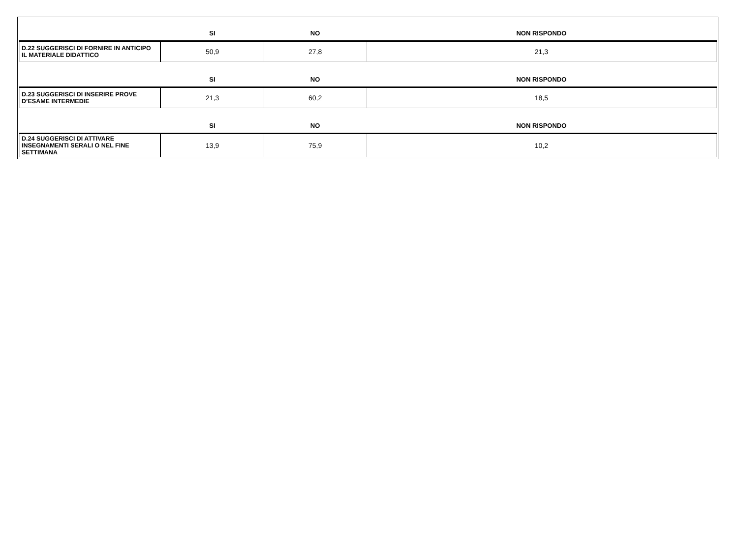| | SI | NO | NON RISPONDO |
| --- | --- | --- | --- |
| D.22 SUGGERISCI DI FORNIRE IN ANTICIPO IL MATERIALE DIDATTICO | 50,9 | 27,8 | 21,3 |
| | SI | NO | NON RISPONDO |
| D.23 SUGGERISCI DI INSERIRE PROVE D’ESAME INTERMEDIE | 21,3 | 60,2 | 18,5 |
| | SI | NO | NON RISPONDO |
| D.24 SUGGERISCI DI ATTIVARE INSEGNAMENTI SERALI O NEL FINE SETTIMANA | 13,9 | 75,9 | 10,2 |